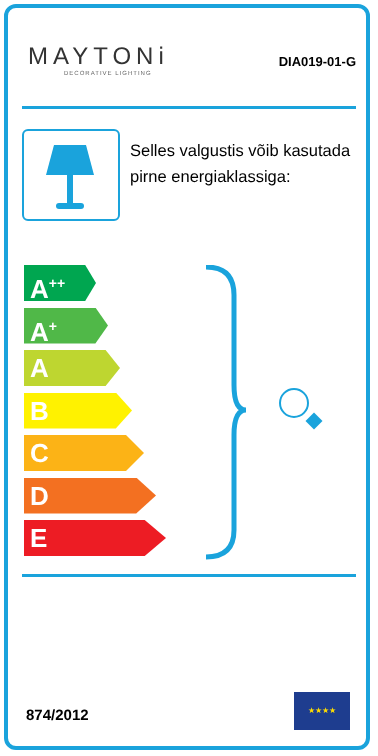MAYTONi
DECORATIVE LIGHTING
DIA019-01-G
Selles valgustis võib kasutada pirne energiaklassiga:
A<sup>++</sup>
A<sup>+</sup>
A
B
C
D
E
874/2012
★★★★